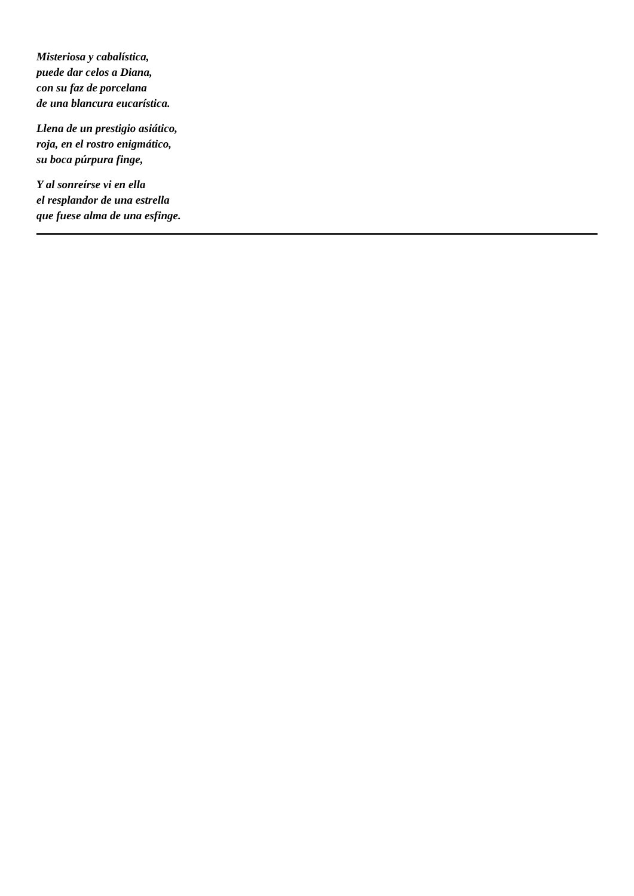Misteriosa y cabalística,
puede dar celos a Diana,
con su faz de porcelana
de una blancura eucarística.
Llena de un prestigio asiático,
roja, en el rostro enigmático,
su boca púrpura finge,
Y al sonreírse vi en ella
el resplandor de una estrella
que fuese alma de una esfinge.